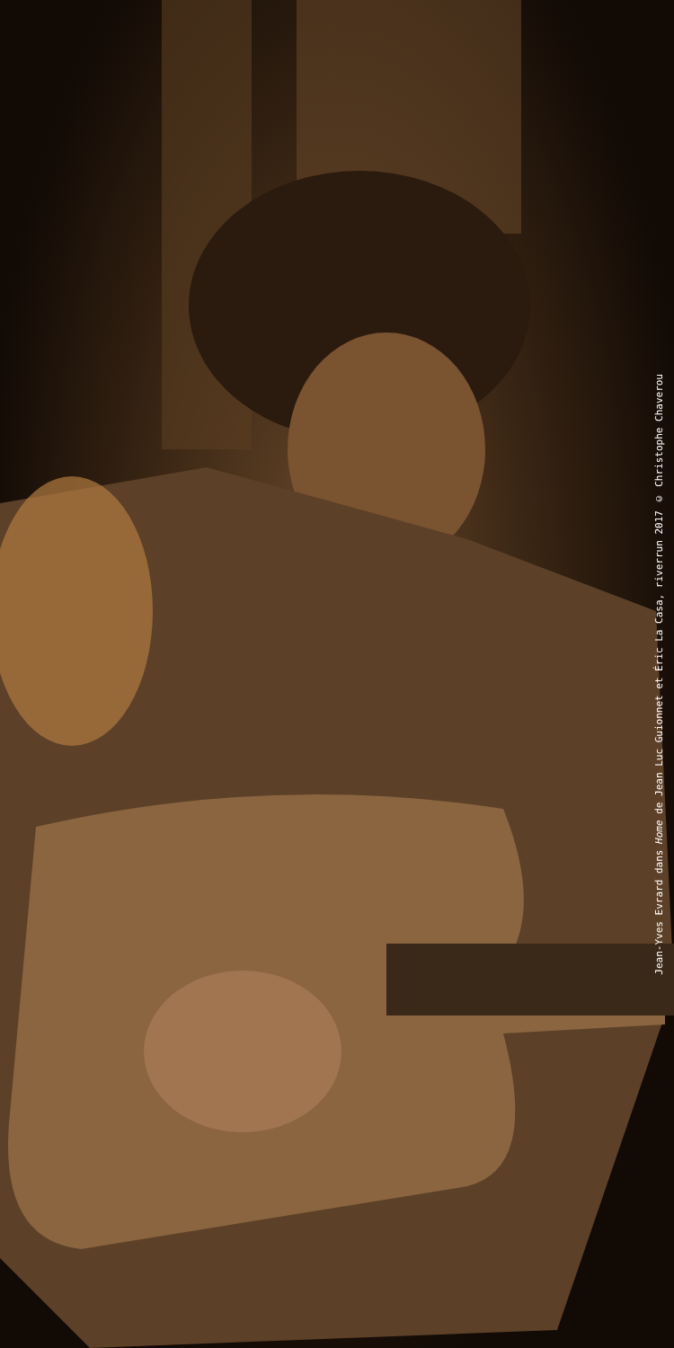Jean-Yves Evrard dans Home de Jean Luc Guionnet et Éric La Casa, riverrun 2017 © Christophe Chaverou